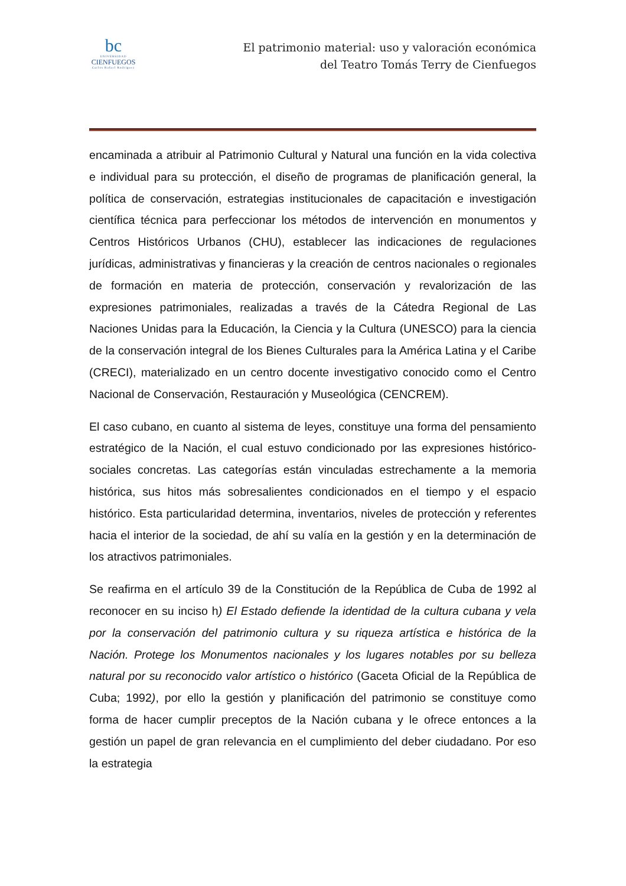bc
UNIVERSIDAD
CIENFUEGOS
Carlos Rafael Rodríguez
El patrimonio material: uso y valoración económica
del Teatro Tomás Terry de Cienfuegos
encaminada a atribuir al Patrimonio Cultural y Natural una función en la vida colectiva e individual para su protección, el diseño de programas de planificación general, la política de conservación, estrategias institucionales de capacitación e investigación científica técnica para perfeccionar los métodos de intervención en monumentos y Centros Históricos Urbanos (CHU), establecer las indicaciones de regulaciones jurídicas, administrativas y financieras y la creación de centros nacionales o regionales de formación en materia de protección, conservación y revalorización de las expresiones patrimoniales, realizadas a través de la Cátedra Regional de Las Naciones Unidas para la Educación, la Ciencia y la Cultura (UNESCO) para la ciencia de la conservación integral de los Bienes Culturales para la América Latina y el Caribe (CRECI), materializado en un centro docente investigativo conocido como el Centro Nacional de Conservación, Restauración y Museológica (CENCREM).
El caso cubano, en cuanto al sistema de leyes, constituye una forma del pensamiento estratégico de la Nación, el cual estuvo condicionado por las expresiones histórico-sociales concretas. Las categorías están vinculadas estrechamente a la memoria histórica, sus hitos más sobresalientes condicionados en el tiempo y el espacio histórico. Esta particularidad determina, inventarios, niveles de protección y referentes hacia el interior de la sociedad, de ahí su valía en la gestión y en la determinación de los atractivos patrimoniales.
Se reafirma en el artículo 39 de la Constitución de la República de Cuba de 1992 al reconocer en su inciso h) El Estado defiende la identidad de la cultura cubana y vela por la conservación del patrimonio cultura y su riqueza artística e histórica de la Nación. Protege los Monumentos nacionales y los lugares notables por su belleza natural por su reconocido valor artístico o histórico (Gaceta Oficial de la República de Cuba; 1992), por ello la gestión y planificación del patrimonio se constituye como forma de hacer cumplir preceptos de la Nación cubana y le ofrece entonces a la gestión un papel de gran relevancia en el cumplimiento del deber ciudadano. Por eso la estrategia